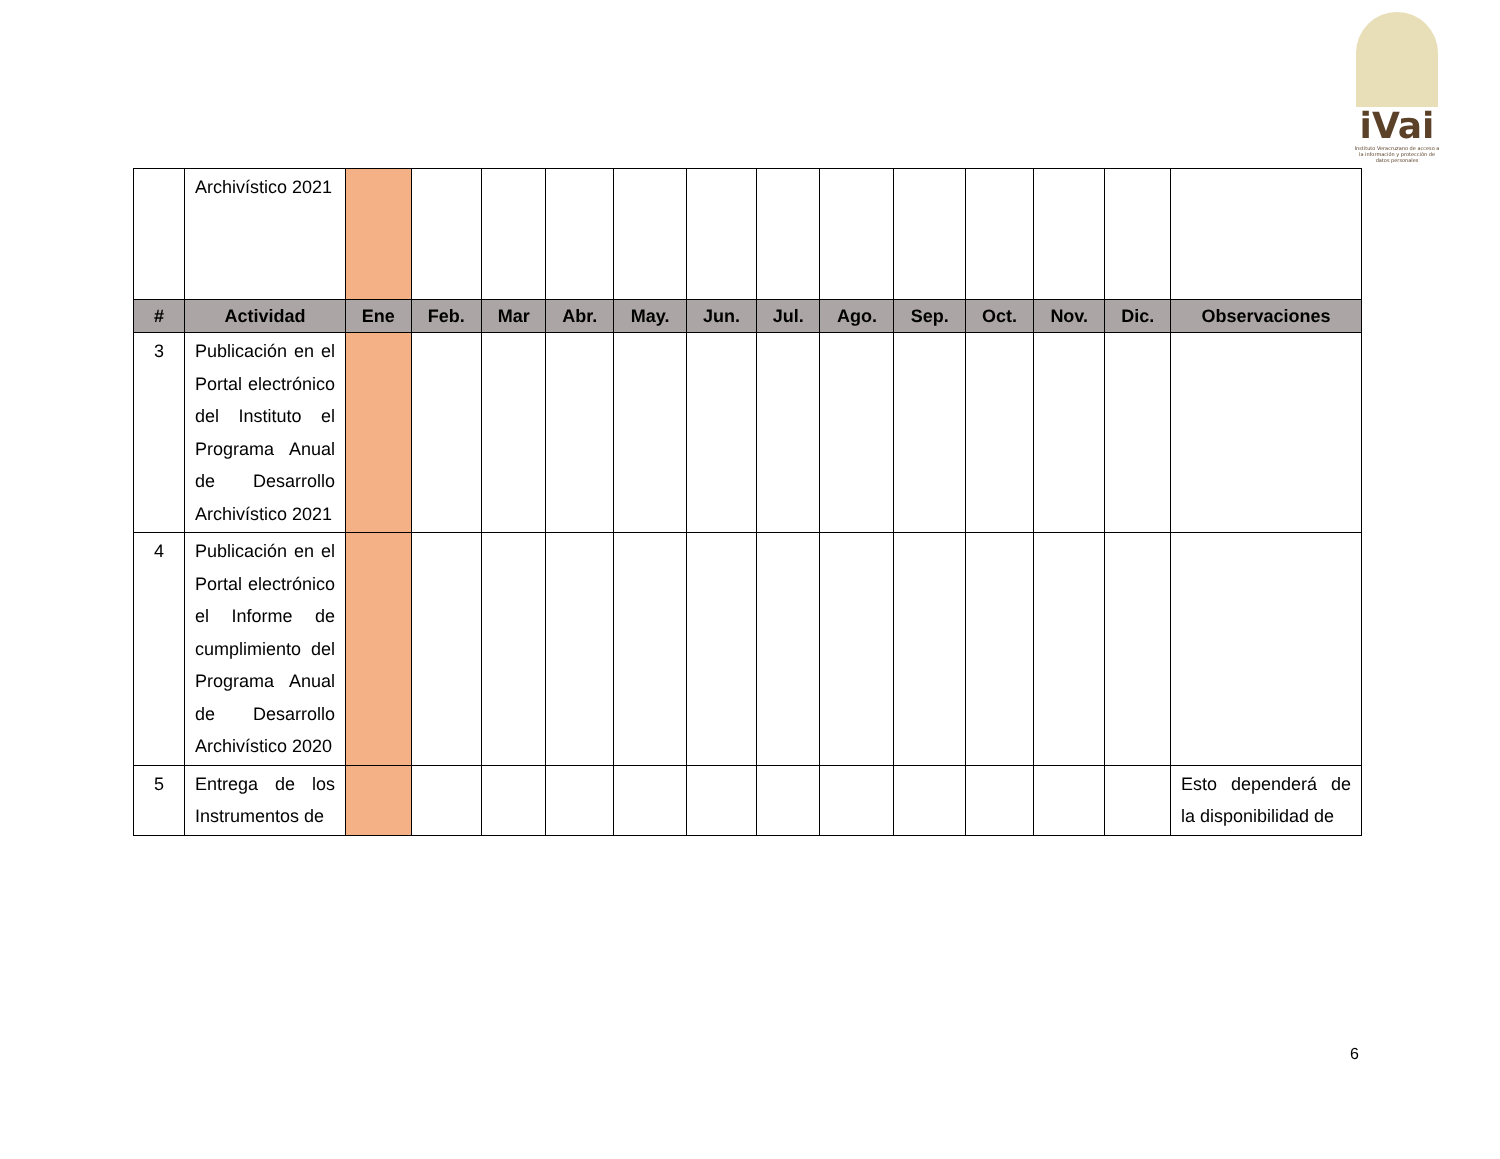iVai
Instituto Veracruzano de acceso a la información y protección de datos personales
| | Archivístico 2021 | | | | | | | | | | | | | |
| # | Actividad | Ene | Feb. | Mar | Abr. | May. | Jun. | Jul. | Ago. | Sep. | Oct. | Nov. | Dic. | Observaciones |
| 3 | Publicación en el Portal electrónico del Instituto el Programa Anual de Desarrollo Archivístico 2021 | | | | | | | | | | | | | |
| 4 | Publicación en el Portal electrónico el Informe de cumplimiento del Programa Anual de Desarrollo Archivístico 2020 | | | | | | | | | | | | | |
| 5 | Entrega de los Instrumentos de | | | | | | | | | | | | | Esto dependerá de la disponibilidad de |
6